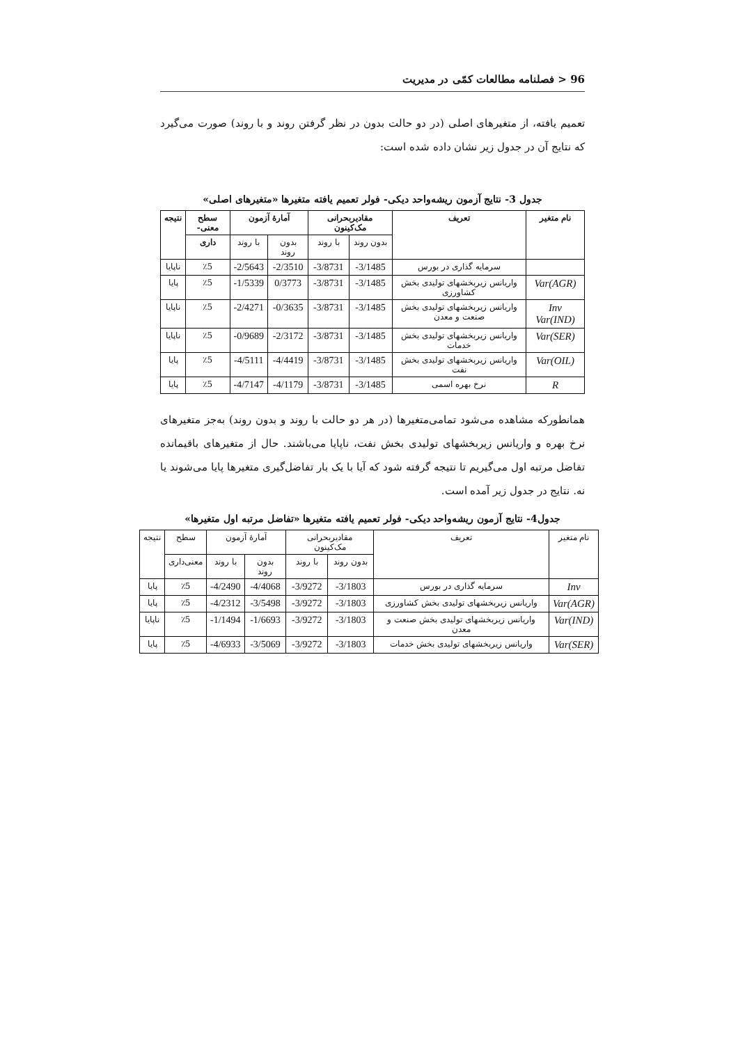96 < فصلنامه مطالعات کمّی در مدیریت
تعمیم یافته، از متغیرهای اصلی (در دو حالت بدون در نظر گرفتن روند و با روند) صورت می‌گیرد که نتایج آن در جدول زیر نشان داده شده است:
جدول 3- نتایج آزمون ریشه‌واحد دیکی- فولر تعمیم یافته متغیرها «متغیرهای اصلی»
| نام متغیر | تعریف | مقادیربحرانی مک‌کینون | | آمارهٔ آزمون | | سطح معنی- | نتیجه |
| --- | --- | --- | --- | --- | --- | --- | --- |
| | | بدون روند | با روند | بدون روند | با روند | داری | |
| | سرمایه گذاری در بورس | -3/1485 | -3/8731 | -2/3510 | -2/5643 | ٪5 | ناپایا |
| Var(AGR) | واریانس زیربخشهای تولیدی بخش کشاورزی | -3/1485 | -3/8731 | 0/3773 | -1/5339 | ٪5 | پایا |
| Inv Var(IND) | واریانس زیربخشهای تولیدی بخش صنعت و معدن | -3/1485 | -3/8731 | -0/3635 | -2/4271 | ٪5 | ناپایا |
| Var(SER) | واریانس زیربخشهای تولیدی بخش خدمات | -3/1485 | -3/8731 | -2/3172 | -0/9689 | ٪5 | ناپایا |
| Var(OIL) | واریانس زیربخشهای تولیدی بخش نفت | -3/1485 | -3/8731 | -4/4419 | -4/5111 | ٪5 | پایا |
| R | نرخ بهره اسمی | -3/1485 | -3/8731 | -4/1179 | -4/7147 | ٪5 | پایا |
همانطورکه مشاهده می‌شود تمامی‌متغیرها (در هر دو حالت با روند و بدون روند) به‌جز متغیرهای نرخ بهره و واریانس زیربخشهای تولیدی بخش نفت، ناپایا می‌باشند. حال از متغیرهای باقیمانده تفاضل مرتبه اول می‌گیریم تا نتیجه گرفته شود که آیا با یک بار تفاضل‌گیری متغیرها پایا می‌شوند یا نه. نتایج در جدول زیر آمده است.
جدول4- نتایج آزمون ریشه‌واحد دیکی- فولر تعمیم یافته متغیرها «تفاضل مرتبه اول متغیرها»
| نام متغیر | تعریف | مقادیربحرانی مک‌کینون | | آمارهٔ آزمون | | سطح | نتیجه |
| | | بدون روند | با روند | بدون روند | با روند | معنی‌داری | |
| Inv | سرمایه گذاری در بورس | -3/1803 | -3/9272 | -4/4068 | -4/2490 | ٪5 | پایا |
| Var(AGR) | واریانس زیربخشهای تولیدی بخش کشاورزی | -3/1803 | -3/9272 | -3/5498 | -4/2312 | ٪5 | پایا |
| Var(IND) | واریانس زیربخشهای تولیدی بخش صنعت و معدن | -3/1803 | -3/9272 | -1/6693 | -1/1494 | ٪5 | ناپایا |
| Var(SER) | واریانس زیربخشهای تولیدی بخش خدمات | -3/1803 | -3/9272 | -3/5069 | -4/6933 | ٪5 | پایا |